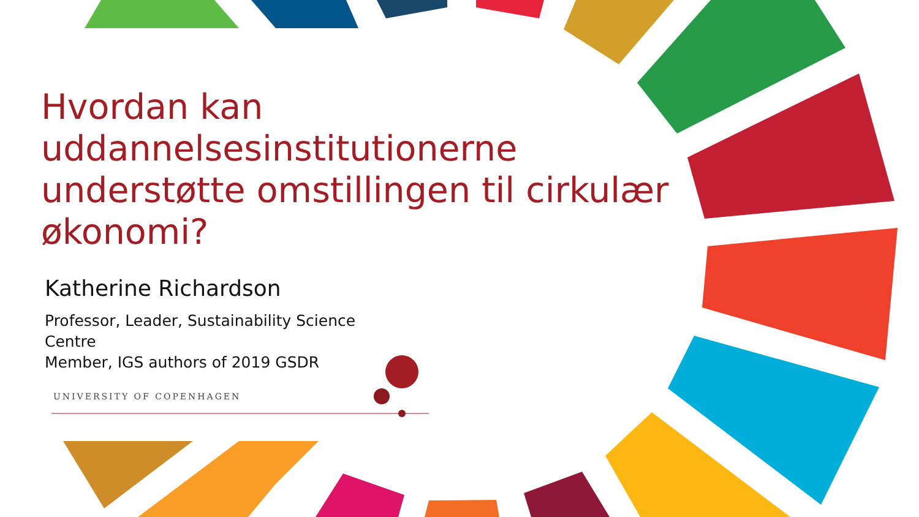Hvordan kan uddannelsesinstitutionerne understøtte omstillingen til cirkulær økonomi?
Katherine Richardson
Professor, Leader, Sustainability Science Centre
Member, IGS authors of 2019 GSDR
UNIVERSITY OF COPENHAGEN